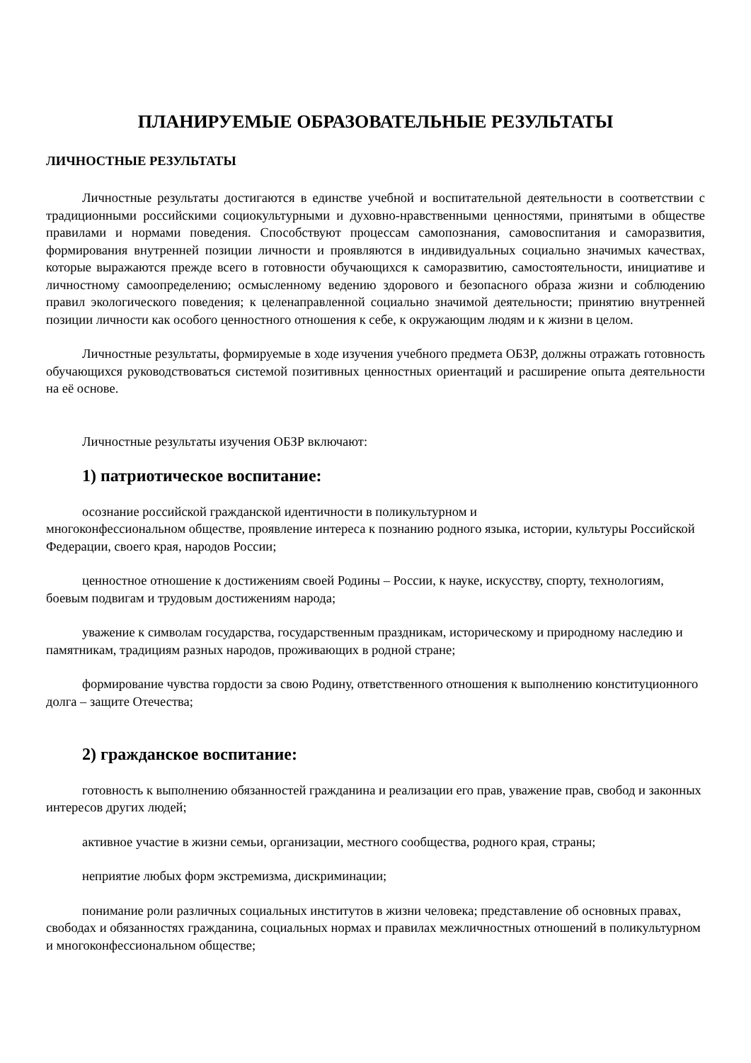ПЛАНИРУЕМЫЕ ОБРАЗОВАТЕЛЬНЫЕ РЕЗУЛЬТАТЫ
ЛИЧНОСТНЫЕ РЕЗУЛЬТАТЫ
Личностные результаты достигаются в единстве учебной и воспитательной деятельности в соответствии с традиционными российскими социокультурными и духовно-нравственными ценностями, принятыми в обществе правилами и нормами поведения. Способствуют процессам самопознания, самовоспитания и саморазвития, формирования внутренней позиции личности и проявляются в индивидуальных социально значимых качествах, которые выражаются прежде всего в готовности обучающихся к саморазвитию, самостоятельности, инициативе и личностному самоопределению; осмысленному ведению здорового и безопасного образа жизни и соблюдению правил экологического поведения; к целенаправленной социально значимой деятельности; принятию внутренней позиции личности как особого ценностного отношения к себе, к окружающим людям и к жизни в целом.
Личностные результаты, формируемые в ходе изучения учебного предмета ОБЗР, должны отражать готовность обучающихся руководствоваться системой позитивных ценностных ориентаций и расширение опыта деятельности на её основе.
Личностные результаты изучения ОБЗР включают:
1) патриотическое воспитание:
осознание российской гражданской идентичности в поликультурном и
многоконфессиональном обществе, проявление интереса к познанию родного языка, истории, культуры Российской Федерации, своего края, народов России;
ценностное отношение к достижениям своей Родины – России, к науке, искусству, спорту, технологиям, боевым подвигам и трудовым достижениям народа;
уважение к символам государства, государственным праздникам, историческому и природному наследию и памятникам, традициям разных народов, проживающих в родной стране;
формирование чувства гордости за свою Родину, ответственного отношения к выполнению конституционного долга – защите Отечества;
2) гражданское воспитание:
готовность к выполнению обязанностей гражданина и реализации его прав, уважение прав, свобод и законных интересов других людей;
активное участие в жизни семьи, организации, местного сообщества, родного края, страны;
неприятие любых форм экстремизма, дискриминации;
понимание роли различных социальных институтов в жизни человека; представление об основных правах, свободах и обязанностях гражданина, социальных нормах и правилах межличностных отношений в поликультурном и многоконфессиональном обществе;